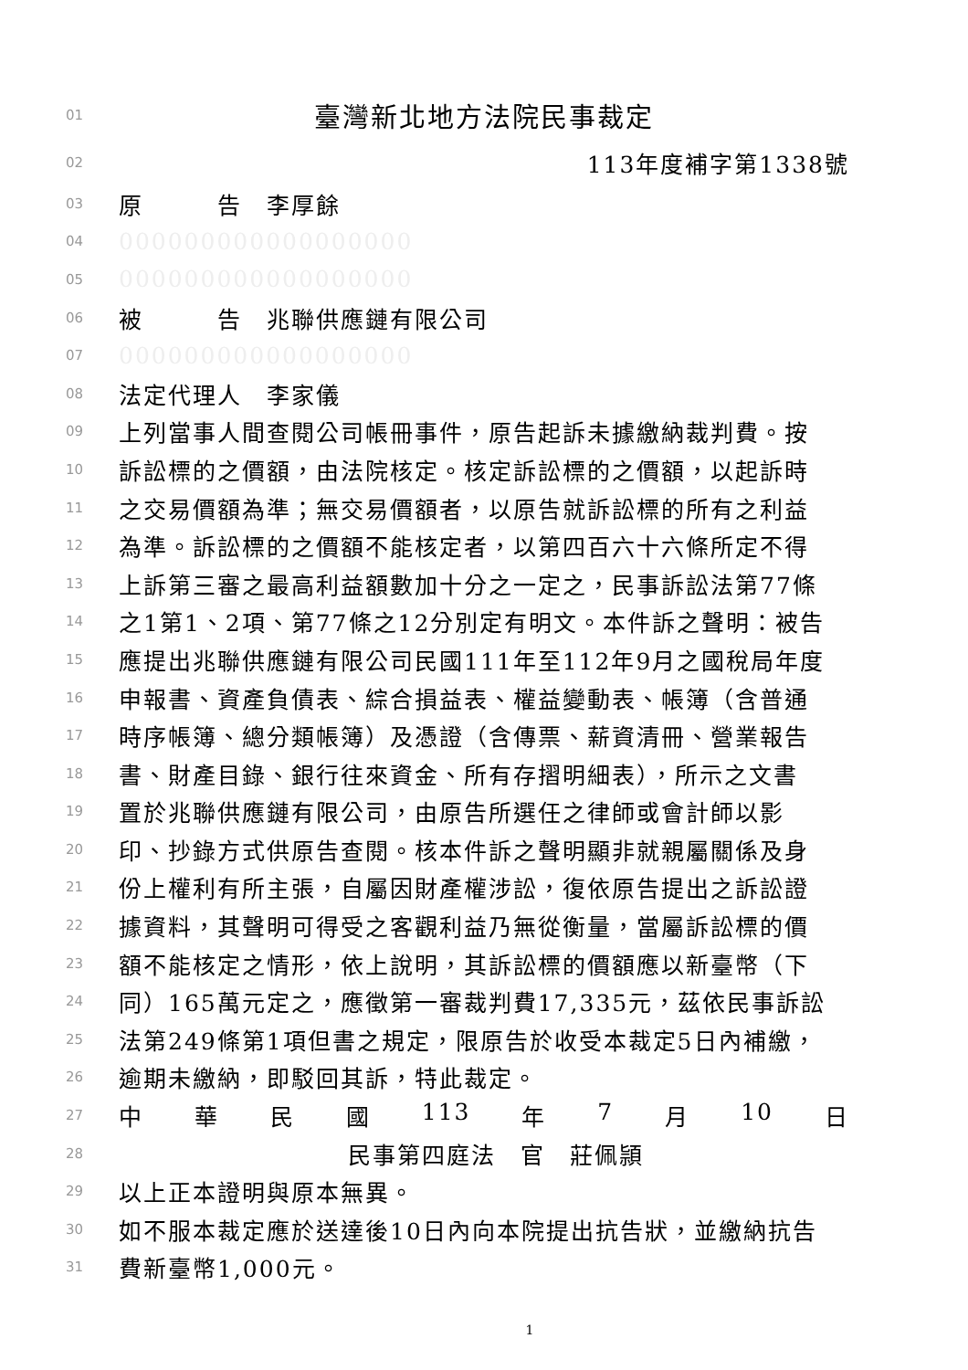01 臺灣新北地方法院民事裁定
02 113年度補字第1338號
03 原　　　告　李厚餘
04 000000000000000000
05 000000000000000000
06 被　　　告　兆聯供應鏈有限公司
07 000000000000000000
08 法定代理人　李家儀
09 上列當事人間查閱公司帳冊事件，原告起訴未據繳納裁判費。按
10 訴訟標的之價額，由法院核定。核定訴訟標的之價額，以起訴時
11 之交易價額為準；無交易價額者，以原告就訴訟標的所有之利益
12 為準。訴訟標的之價額不能核定者，以第四百六十六條所定不得
13 上訴第三審之最高利益額數加十分之一定之，民事訴訟法第77條
14 之1第1、2項、第77條之12分別定有明文。本件訴之聲明：被告
15 應提出兆聯供應鏈有限公司民國111年至112年9月之國稅局年度
16 申報書、資產負債表、綜合損益表、權益變動表、帳簿（含普通
17 時序帳簿、總分類帳簿）及憑證（含傳票、薪資清冊、營業報告
18 書、財產目錄、銀行往來資金、所有存摺明細表），所示之文書
19 置於兆聯供應鏈有限公司，由原告所選任之律師或會計師以影
20 印、抄錄方式供原告查閱。核本件訴之聲明顯非就親屬關係及身
21 份上權利有所主張，自屬因財產權涉訟，復依原告提出之訴訟證
22 據資料，其聲明可得受之客觀利益乃無從衡量，當屬訴訟標的價
23 額不能核定之情形，依上說明，其訴訟標的價額應以新臺幣（下
24 同）165萬元定之，應徵第一審裁判費17,335元，茲依民事訴訟
25 法第249條第1項但書之規定，限原告於收受本裁定5日內補繳，
26 逾期未繳納，即駁回其訴，特此裁定。
27 中 華 民 國 113 年 7 月 10 日
28 民事第四庭法　官　莊佩頴
29 以上正本證明與原本無異。
30 如不服本裁定應於送達後10日內向本院提出抗告狀，並繳納抗告
31 費新臺幣1,000元。
1